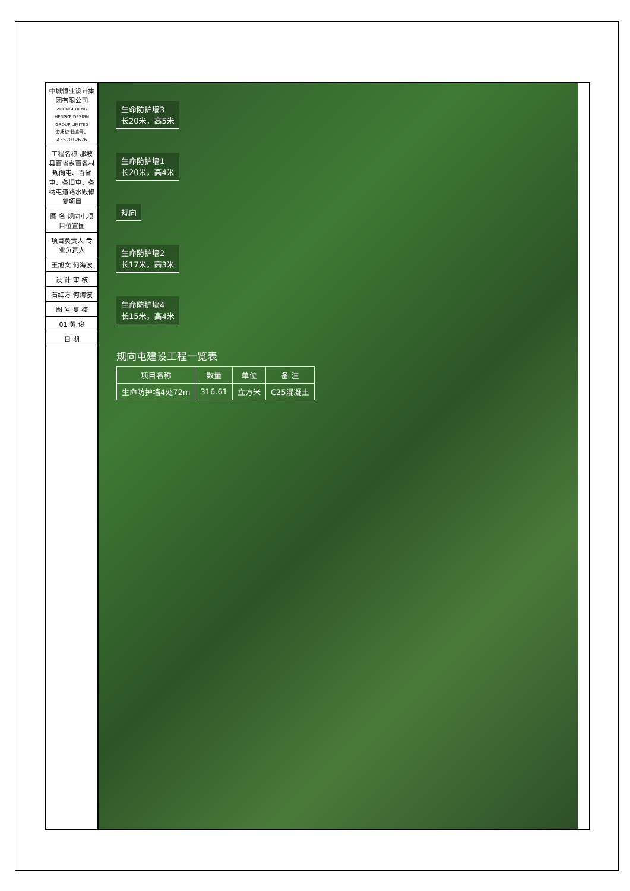中城恒业设计集团有限公司
ZHONGCHENG HENGYE DESIGN GROUP LIMITED
资质证书编号：A352012676
工程名称 那坡县百省乡百省村规向屯、百省屯、各旧屯、各纳屯道路水毁修复项目
图 名 规向屯项目位置图
项目负责人 专业负责人
王旭文 何海波
设 计 审 核
石红方 何海波
图 号 复 核
01 黄 俊
日 期
生命防护墙3
长20米，高5米
生命防护墙1
长20米，高4米
规向
生命防护墙2
长17米，高3米
生命防护墙4
长15米，高4米
规向屯建设工程一览表
| 项目名称 | 数量 | 单位 | 备 注 |
| --- | --- | --- | --- |
| 生命防护墙4处72m | 316.61 | 立方米 | C25混凝土 |